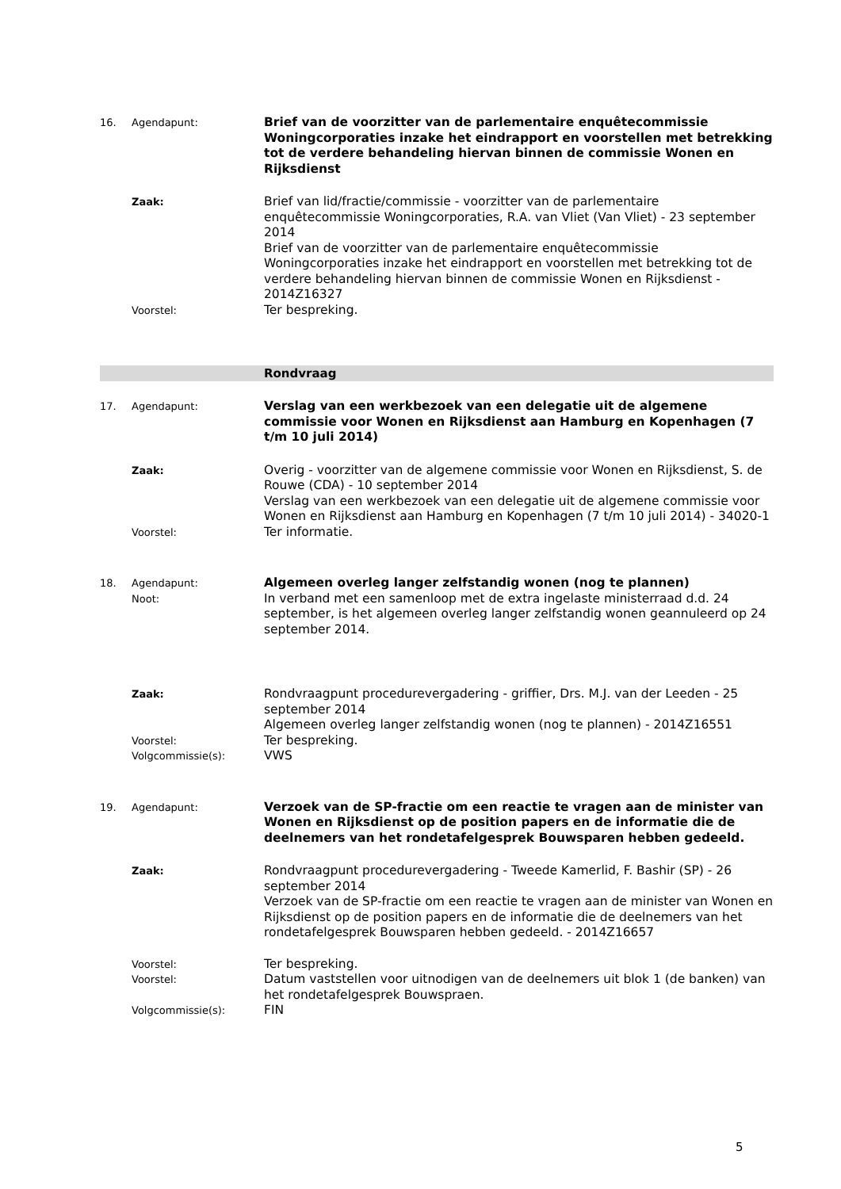16. Agendapunt:
Brief van de voorzitter van de parlementaire enquêtecommissie Woningcorporaties inzake het eindrapport en voorstellen met betrekking tot de verdere behandeling hiervan binnen de commissie Wonen en Rijksdienst
Zaak:
Brief van lid/fractie/commissie - voorzitter van de parlementaire enquêtecommissie Woningcorporaties, R.A. van Vliet (Van Vliet) - 23 september 2014
Brief van de voorzitter van de parlementaire enquêtecommissie Woningcorporaties inzake het eindrapport en voorstellen met betrekking tot de verdere behandeling hiervan binnen de commissie Wonen en Rijksdienst - 2014Z16327
Voorstel:
Ter bespreking.
Rondvraag
17. Agendapunt:
Verslag van een werkbezoek van een delegatie uit de algemene commissie voor Wonen en Rijksdienst aan Hamburg en Kopenhagen (7 t/m 10 juli 2014)
Zaak:
Overig - voorzitter van de algemene commissie voor Wonen en Rijksdienst, S. de Rouwe (CDA) - 10 september 2014
Verslag van een werkbezoek van een delegatie uit de algemene commissie voor Wonen en Rijksdienst aan Hamburg en Kopenhagen (7 t/m 10 juli 2014) - 34020-1
Voorstel:
Ter informatie.
18. Agendapunt:
Algemeen overleg langer zelfstandig wonen (nog te plannen)
Noot:
In verband met een samenloop met de extra ingelaste ministerraad d.d. 24 september, is het algemeen overleg langer zelfstandig wonen geannuleerd op 24 september 2014.
Zaak:
Rondvraagpunt procedurevergadering - griffier, Drs. M.J. van der Leeden - 25 september 2014
Algemeen overleg langer zelfstandig wonen (nog te plannen) - 2014Z16551
Voorstel:
Ter bespreking.
Volgcommissie(s):
VWS
19. Agendapunt:
Verzoek van de SP-fractie om een reactie te vragen aan de minister van Wonen en Rijksdienst op de position papers en de informatie die de deelnemers van het rondetafelgesprek Bouwsparen hebben gedeeld.
Zaak:
Rondvraagpunt procedurevergadering - Tweede Kamerlid, F. Bashir (SP) - 26 september 2014
Verzoek van de SP-fractie om een reactie te vragen aan de minister van Wonen en Rijksdienst op de position papers en de informatie die de deelnemers van het rondetafelgesprek Bouwsparen hebben gedeeld. - 2014Z16657
Voorstel:
Ter bespreking.
Voorstel:
Datum vaststellen voor uitnodigen van de deelnemers uit blok 1 (de banken) van het rondetafelgesprek Bouwspraen.
Volgcommissie(s):
FIN
5